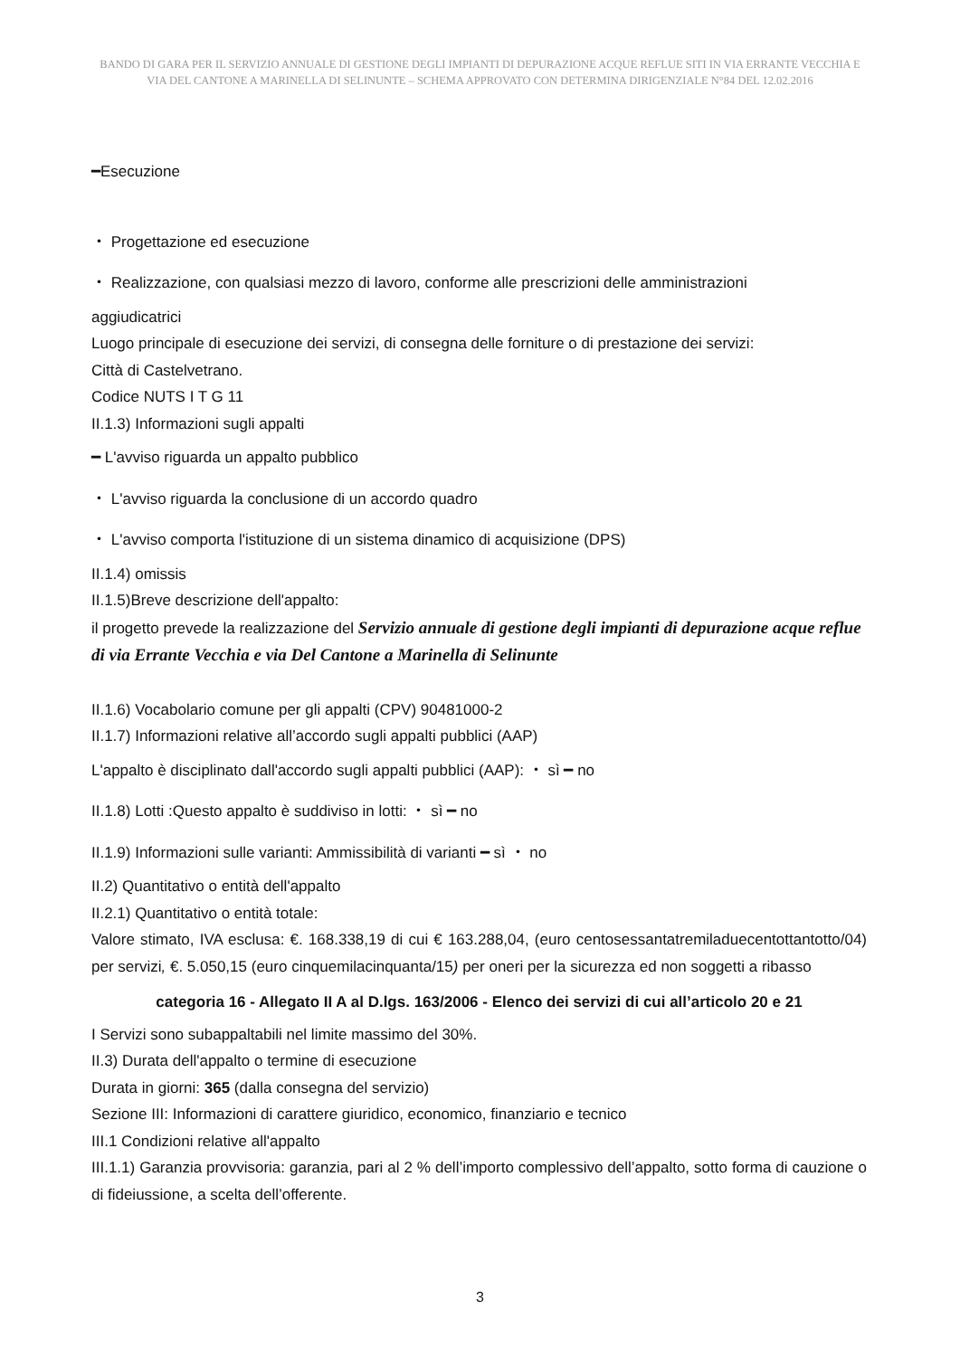BANDO DI GARA PER IL SERVIZIO ANNUALE DI GESTIONE DEGLI IMPIANTI DI DEPURAZIONE ACQUE REFLUE SITI IN VIA ERRANTE VECCHIA E VIA DEL CANTONE A MARINELLA DI SELINUNTE – SCHEMA APPROVATO CON DETERMINA DIRIGENZIALE N°84 DEL 12.02.2016
━Esecuzione
・ Progettazione ed esecuzione
・ Realizzazione, con qualsiasi mezzo di lavoro, conforme alle prescrizioni delle amministrazioni
aggiudicatrici
Luogo principale di esecuzione dei servizi, di consegna delle forniture o di prestazione dei servizi:
Città di Castelvetrano.
Codice NUTS I T G 11
II.1.3) Informazioni sugli appalti
━ L'avviso riguarda un appalto pubblico
・ L'avviso riguarda la conclusione di un accordo quadro
・ L'avviso comporta l'istituzione di un sistema dinamico di acquisizione (DPS)
II.1.4) omissis
II.1.5)Breve descrizione dell'appalto:
il progetto prevede la realizzazione del Servizio annuale di gestione degli impianti di depurazione acque reflue di via Errante Vecchia e via Del Cantone a Marinella di Selinunte
II.1.6) Vocabolario comune per gli appalti (CPV) 90481000-2
II.1.7) Informazioni relative all’accordo sugli appalti pubblici (AAP)
L'appalto è disciplinato dall'accordo sugli appalti pubblici (AAP): ・ sì ━ no
II.1.8) Lotti :Questo appalto è suddiviso in lotti: ・ sì ━ no
II.1.9) Informazioni sulle varianti: Ammissibilità di varianti ━ sì ・ no
II.2) Quantitativo o entità dell'appalto
II.2.1) Quantitativo o entità totale:
Valore stimato, IVA esclusa: €. 168.338,19 di cui € 163.288,04, (euro centosessantatremiladuecentottantotto/04) per servizi, €. 5.050,15 (euro cinquemilacinquanta/15) per oneri per la sicurezza ed non soggetti a ribasso
categoria 16 - Allegato II A al D.lgs. 163/2006 - Elenco dei servizi di cui all’articolo 20 e 21
I Servizi sono subappaltabili nel limite massimo del 30%.
II.3) Durata dell'appalto o termine di esecuzione
Durata in giorni: 365 (dalla consegna del servizio)
Sezione III: Informazioni di carattere giuridico, economico, finanziario e tecnico
III.1 Condizioni relative all'appalto
III.1.1) Garanzia provvisoria: garanzia, pari al 2 % dell’importo complessivo dell’appalto, sotto forma di cauzione o di fideiussione, a scelta dell’offerente.
3